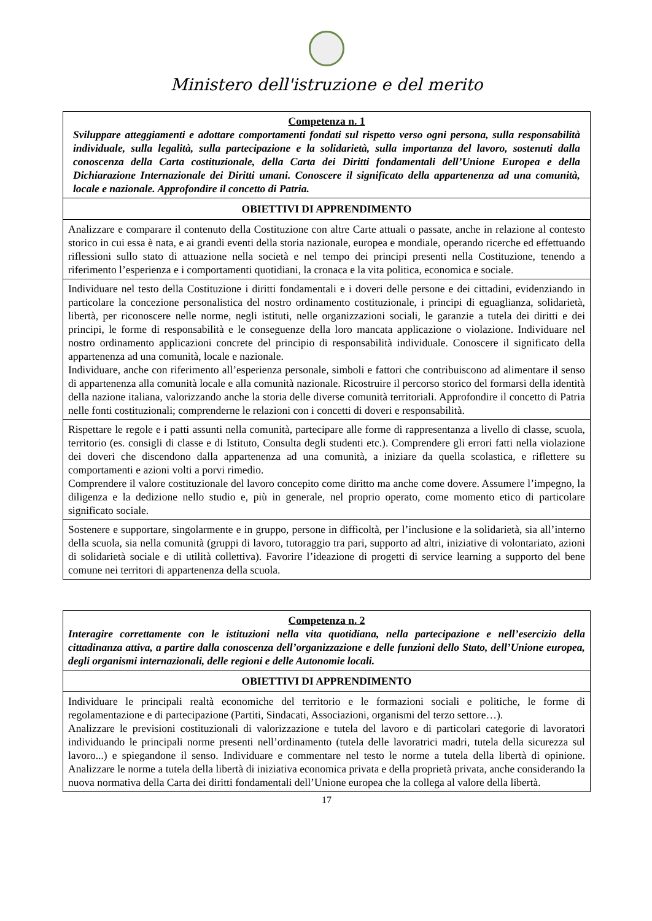Ministero dell'istruzione e del merito
| Competenza n. 1 Sviluppare atteggiamenti e adottare comportamenti fondati sul rispetto verso ogni persona, sulla responsabilità individuale, sulla legalità, sulla partecipazione e la solidarietà, sulla importanza del lavoro, sostenuti dalla conoscenza della Carta costituzionale, della Carta dei Diritti fondamentali dell’Unione Europea e della Dichiarazione Internazionale dei Diritti umani. Conoscere il significato della appartenenza ad una comunità, locale e nazionale. Approfondire il concetto di Patria. |
| OBIETTIVI DI APPRENDIMENTO |
| Analizzare e comparare il contenuto della Costituzione con altre Carte attuali o passate, anche in relazione al contesto storico in cui essa è nata, e ai grandi eventi della storia nazionale, europea e mondiale, operando ricerche ed effettuando riflessioni sullo stato di attuazione nella società e nel tempo dei principi presenti nella Costituzione, tenendo a riferimento l’esperienza e i comportamenti quotidiani, la cronaca e la vita politica, economica e sociale. |
| Individuare nel testo della Costituzione i diritti fondamentali e i doveri delle persone e dei cittadini, evidenziando in particolare la concezione personalistica del nostro ordinamento costituzionale, i principi di eguaglianza, solidarietà, libertà, per riconoscere nelle norme, negli istituti, nelle organizzazioni sociali, le garanzie a tutela dei diritti e dei principi, le forme di responsabilità e le conseguenze della loro mancata applicazione o violazione. Individuare nel nostro ordinamento applicazioni concrete del principio di responsabilità individuale. Conoscere il significato della appartenenza ad una comunità, locale e nazionale. Individuare, anche con riferimento all’esperienza personale, simboli e fattori che contribuiscono ad alimentare il senso di appartenenza alla comunità locale e alla comunità nazionale. Ricostruire il percorso storico del formarsi della identità della nazione italiana, valorizzando anche la storia delle diverse comunità territoriali. Approfondire il concetto di Patria nelle fonti costituzionali; comprenderne le relazioni con i concetti di doveri e responsabilità. |
| Rispettare le regole e i patti assunti nella comunità, partecipare alle forme di rappresentanza a livello di classe, scuola, territorio (es. consigli di classe e di Istituto, Consulta degli studenti etc.). Comprendere gli errori fatti nella violazione dei doveri che discendono dalla appartenenza ad una comunità, a iniziare da quella scolastica, e riflettere su comportamenti e azioni volti a porvi rimedio. Comprendere il valore costituzionale del lavoro concepito come diritto ma anche come dovere. Assumere l’impegno, la diligenza e la dedizione nello studio e, più in generale, nel proprio operato, come momento etico di particolare significato sociale. |
| Sostenere e supportare, singolarmente e in gruppo, persone in difficoltà, per l’inclusione e la solidarietà, sia all’interno della scuola, sia nella comunità (gruppi di lavoro, tutoraggio tra pari, supporto ad altri, iniziative di volontariato, azioni di solidarietà sociale e di utilità collettiva). Favorire l’ideazione di progetti di service learning a supporto del bene comune nei territori di appartenenza della scuola. |
| Competenza n. 2 Interagire correttamente con le istituzioni nella vita quotidiana, nella partecipazione e nell’esercizio della cittadinanza attiva, a partire dalla conoscenza dell’organizzazione e delle funzioni dello Stato, dell’Unione europea, degli organismi internazionali, delle regioni e delle Autonomie locali. |
| OBIETTIVI DI APPRENDIMENTO |
| Individuare le principali realtà economiche del territorio e le formazioni sociali e politiche, le forme di regolamentazione e di partecipazione (Partiti, Sindacati, Associazioni, organismi del terzo settore…). Analizzare le previsioni costituzionali di valorizzazione e tutela del lavoro e di particolari categorie di lavoratori individuando le principali norme presenti nell’ordinamento (tutela delle lavoratrici madri, tutela della sicurezza sul lavoro...) e spiegandone il senso. Individuare e commentare nel testo le norme a tutela della libertà di opinione. Analizzare le norme a tutela della libertà di iniziativa economica privata e della proprietà privata, anche considerando la nuova normativa della Carta dei diritti fondamentali dell’Unione europea che la collega al valore della libertà. |
17